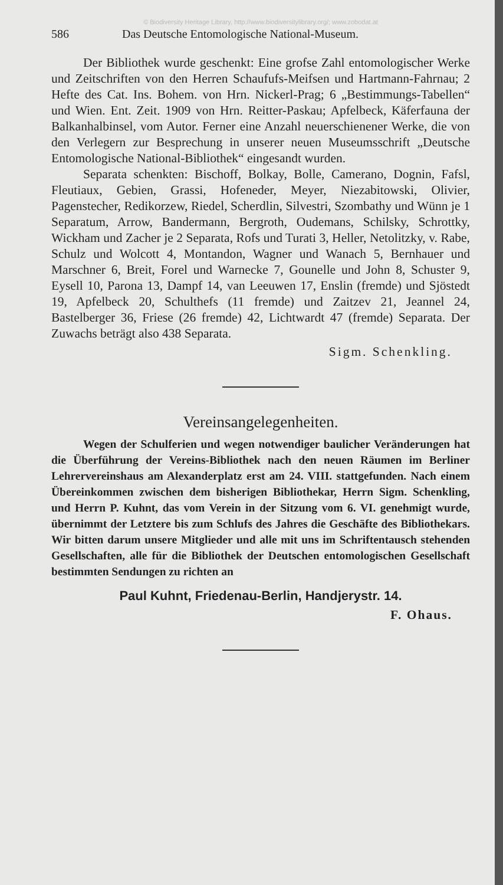© Biodiversity Heritage Library, http://www.biodiversitylibrary.org/; www.zobodat.at
586 Das Deutsche Entomologische National-Museum.
Der Bibliothek wurde geschenkt: Eine grofse Zahl entomologischer Werke und Zeitschriften von den Herren Schaufufs-Meifsen und Hartmann-Fahrnau; 2 Hefte des Cat. Ins. Bohem. von Hrn. Nickerl-Prag; 6 „Bestimmungs-Tabellen“ und Wien. Ent. Zeit. 1909 von Hrn. Reitter-Paskau; Apfelbeck, Käferfauna der Balkanhalbinsel, vom Autor. Ferner eine Anzahl neuerschienener Werke, die von den Verlegern zur Besprechung in unserer neuen Museumsschrift „Deutsche Entomologische National-Bibliothek“ eingesandt wurden.
Separata schenkten: Bischoff, Bolkay, Bolle, Camerano, Dognin, Fafsl, Fleutiaux, Gebien, Grassi, Hofeneder, Meyer, Niezabitowski, Olivier, Pagenstecher, Redikorzew, Riedel, Scherdlin, Silvestri, Szombathy und Wünn je 1 Separatum, Arrow, Bandermann, Bergroth, Oudemans, Schilsky, Schrottky, Wickham und Zacher je 2 Separata, Rofs und Turati 3, Heller, Netolitzky, v. Rabe, Schulz und Wolcott 4, Montandon, Wagner und Wanach 5, Bernhauer und Marschner 6, Breit, Forel und Warnecke 7, Gounelle und John 8, Schuster 9, Eysell 10, Parona 13, Dampf 14, van Leeuwen 17, Enslin (fremde) und Sjöstedt 19, Apfelbeck 20, Schulthefs (11 fremde) und Zaitzev 21, Jeannel 24, Bastelberger 36, Friese (26 fremde) 42, Lichtwardt 47 (fremde) Separata. Der Zuwachs beträgt also 438 Separata.
Sigm. Schenkling.
Vereinsangelegenheiten.
Wegen der Schulferien und wegen notwendiger baulicher Veränderungen hat die Überführung der Vereins-Bibliothek nach den neuen Räumen im Berliner Lehrervereinshaus am Alexanderplatz erst am 24. VIII. stattgefunden. Nach einem Übereinkommen zwischen dem bisherigen Bibliothekar, Herrn Sigm. Schenkling, und Herrn P. Kuhnt, das vom Verein in der Sitzung vom 6. VI. genehmigt wurde, übernimmt der Letztere bis zum Schlufs des Jahres die Geschäfte des Bibliothekars. Wir bitten darum unsere Mitglieder und alle mit uns im Schriftentausch stehenden Gesellschaften, alle für die Bibliothek der Deutschen entomologischen Gesellschaft bestimmten Sendungen zu richten an
Paul Kuhnt, Friedenau-Berlin, Handjerystr. 14.
F. Ohaus.